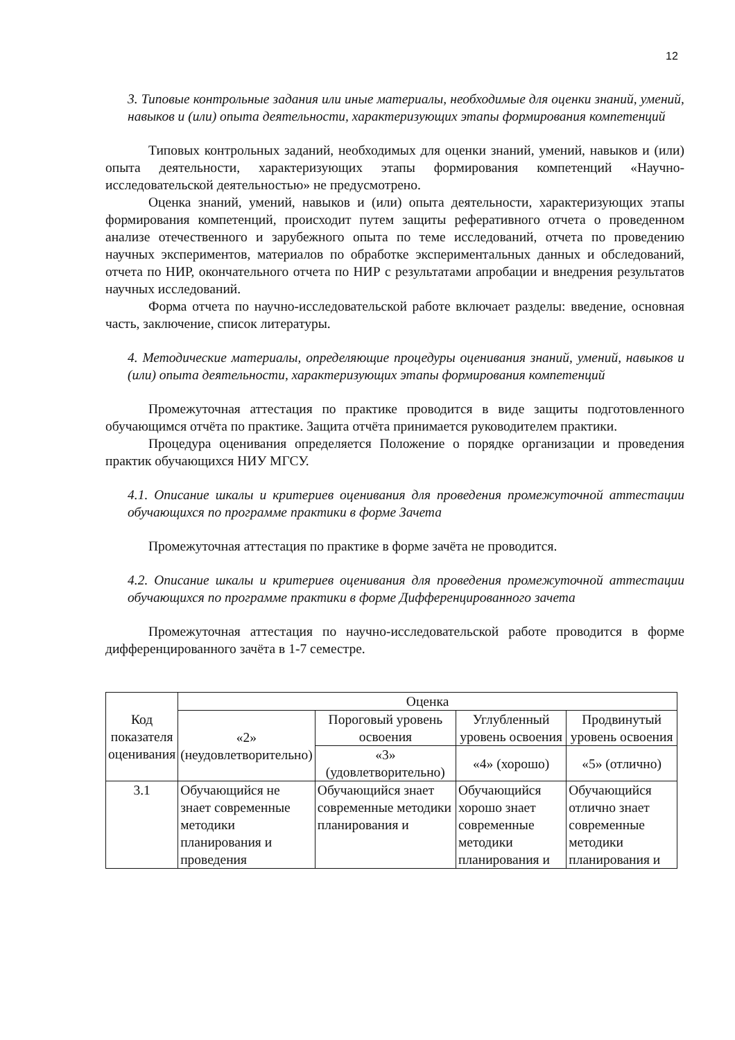12
3. Типовые контрольные задания или иные материалы, необходимые для оценки знаний, умений, навыков и (или) опыта деятельности, характеризующих этапы формирования компетенций
Типовых контрольных заданий, необходимых для оценки знаний, умений, навыков и (или) опыта деятельности, характеризующих этапы формирования компетенций «Научно-исследовательской деятельностью» не предусмотрено.
Оценка знаний, умений, навыков и (или) опыта деятельности, характеризующих этапы формирования компетенций, происходит путем защиты реферативного отчета о проведенном анализе отечественного и зарубежного опыта по теме исследований, отчета по проведению научных экспериментов, материалов по обработке экспериментальных данных и обследований, отчета по НИР, окончательного отчета по НИР с результатами апробации и внедрения результатов научных исследований.
Форма отчета по научно-исследовательской работе включает разделы: введение, основная часть, заключение, список литературы.
4. Методические материалы, определяющие процедуры оценивания знаний, умений, навыков и (или) опыта деятельности, характеризующих этапы формирования компетенций
Промежуточная аттестация по практике проводится в виде защиты подготовленного обучающимся отчёта по практике. Защита отчёта принимается руководителем практики.
Процедура оценивания определяется Положение о порядке организации и проведения практик обучающихся НИУ МГСУ.
4.1. Описание шкалы и критериев оценивания для проведения промежуточной аттестации обучающихся по программе практики в форме Зачета
Промежуточная аттестация по практике в форме зачёта не проводится.
4.2. Описание шкалы и критериев оценивания для проведения промежуточной аттестации обучающихся по программе практики в форме Дифференцированного зачета
Промежуточная аттестация по научно-исследовательской работе проводится в форме дифференцированного зачёта в 1-7 семестре.
| Код показателя оценивания | Оценка | | | |
| --- | --- | --- | --- | --- |
| | «2» (неудовлетворительно) | Пороговый уровень освоения | Углубленный уровень освоения | Продвинутый уровень освоения |
| | | «3» (удовлетворительно) | «4» (хорошо) | «5» (отлично) |
| 3.1 | Обучающийся не знает современные методики планирования и проведения | Обучающийся знает современные методики планирования и | Обучающийся хорошо знает современные методики планирования и | Обучающийся отлично знает современные методики планирования и |